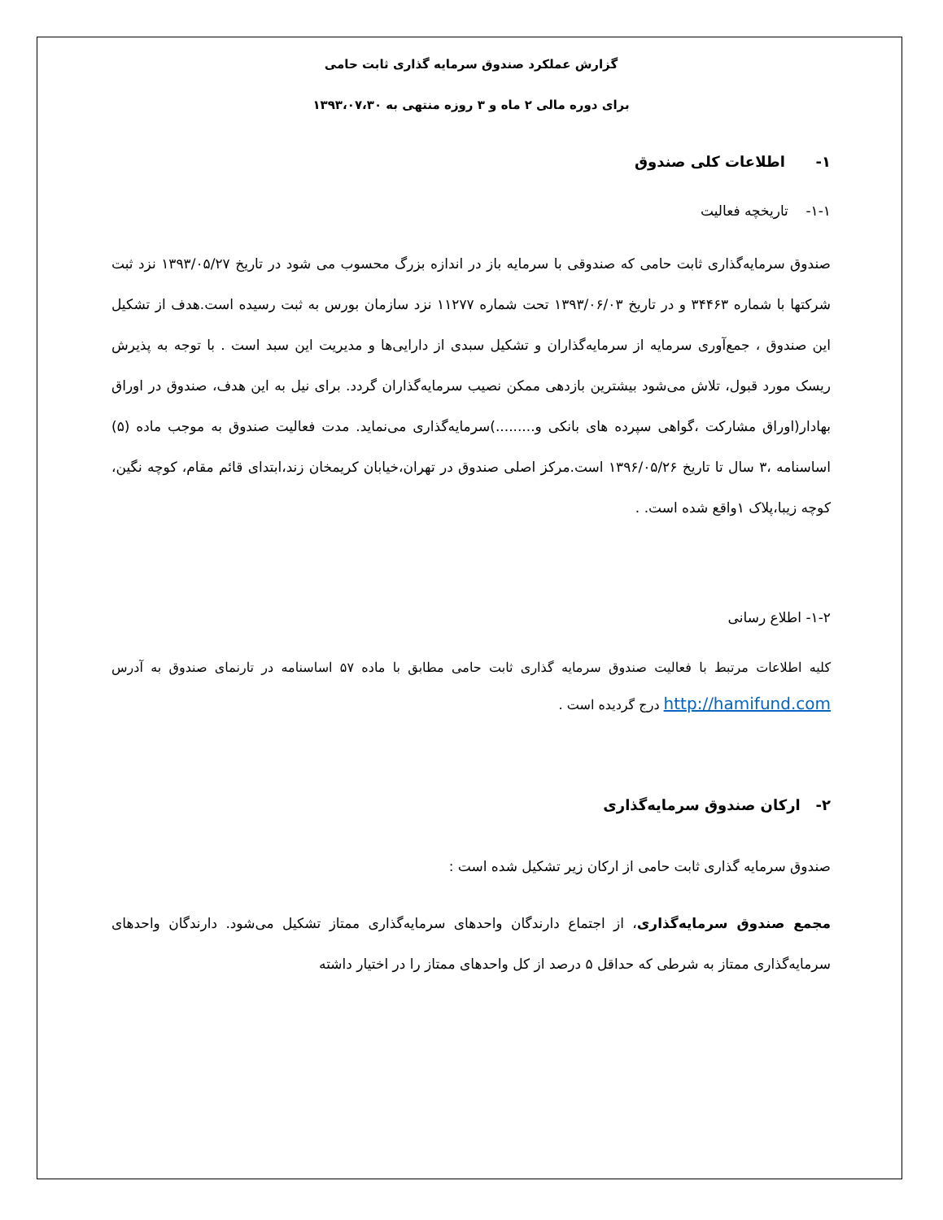گزارش عملکرد صندوق سرمایه گذاری ثابت حامی
برای دوره مالی ۲ ماه و ۳ روزه منتهی به ۱۳۹۳،۰۷،۳۰
۱- اطلاعات کلی صندوق
۱-۱- تاریخچه فعالیت
صندوق سرمایه‌گذاری ثابت حامی که صندوقی با سرمایه باز در اندازه بزرگ محسوب می شود در تاریخ ۱۳۹۳/۰۵/۲۷ نزد ثبت شرکتها با شماره ۳۴۴۶۳ و در تاریخ ۱۳۹۳/۰۶/۰۳ تحت شماره ۱۱۲۷۷ نزد سازمان بورس به ثبت رسیده است.هدف از تشکیل این صندوق ، جمع‌آوری سرمایه از سرمایه‌گذاران و تشکیل سبدی از دارایی‌ها و مدیریت این سبد است . با توجه به پذیرش ریسک مورد قبول، تلاش می‌شود بیشترین بازدهی ممکن نصیب سرمایه‌گذاران گردد. برای نیل به این هدف، صندوق در اوراق بهادار(اوراق مشارکت ،گواهی سپرده های بانکی و.........)سرمایه‌گذاری می‌نماید. مدت فعالیت صندوق به موجب ماده (۵) اساسنامه ،۳ سال تا تاریخ ۱۳۹۶/۰۵/۲۶ است.مرکز اصلی صندوق در تهران،خیابان کریمخان زند،ابتدای قائم مقام، کوچه نگین، کوچه زیبا،پلاک ۱واقع شده است. .
۱-۲- اطلاع رسانی
کلیه اطلاعات مرتبط با فعالیت صندوق سرمایه گذاری ثابت حامی مطابق با ماده ۵۷ اساسنامه در تارنمای صندوق به آدرس http://hamifund.com درج گردیده است .
۲- ارکان صندوق سرمایه‌گذاری
صندوق سرمایه گذاری ثابت حامی از ارکان زیر تشکیل شده است :
مجمع صندوق سرمایه‌گذاری، از اجتماع دارندگان واحدهای سرمایه‌گذاری ممتاز تشکیل می‌شود. دارندگان واحدهای سرمایه‌گذاری ممتاز به شرطی که حداقل ۵ درصد از کل واحدهای ممتاز را در اختیار داشته